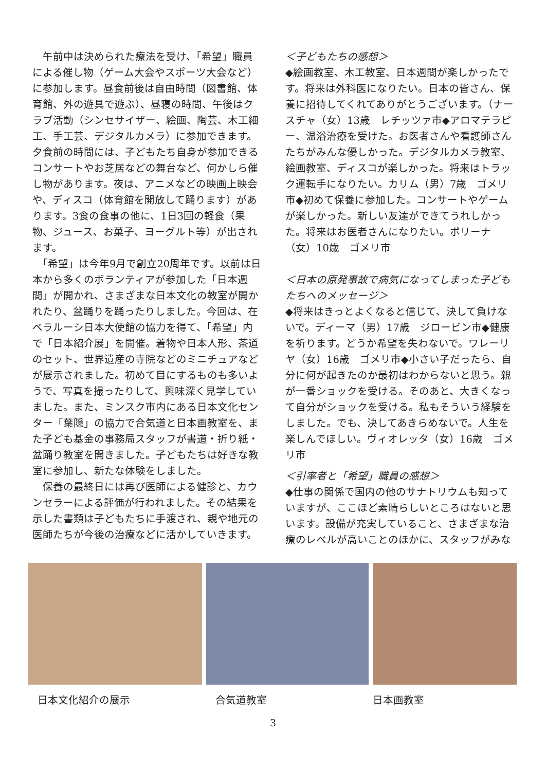午前中は決められた療法を受け、「希望」職員による催し物（ゲーム大会やスポーツ大会など）に参加します。昼食前後は自由時間（図書館、体育館、外の遊具で遊ぶ）、昼寝の時間、午後はクラブ活動（シンセサイザー、絵画、陶芸、木工細工、手工芸、デジタルカメラ）に参加できます。夕食前の時間には、子どもたち自身が参加できるコンサートやお芝居などの舞台など、何かしら催し物があります。夜は、アニメなどの映画上映会や、ディスコ（体育館を開放して踊ります）があります。3食の食事の他に、1日3回の軽食（果物、ジュース、お菓子、ヨーグルト等）が出されます。
　「希望」は今年9月で創立20周年です。以前は日本から多くのボランティアが参加した「日本週間」が開かれ、さまざまな日本文化の教室が開かれたり、盆踊りを踊ったりしました。今回は、在ベラルーシ日本大使館の協力を得て、「希望」内で「日本紹介展」を開催。着物や日本人形、茶道のセット、世界遺産の寺院などのミニチュアなどが展示されました。初めて目にするものも多いようで、写真を撮ったりして、興味深く見学していました。また、ミンスク市内にある日本文化センター「葉隠」の協力で合気道と日本画教室を、また子ども基金の事務局スタッフが書道・折り紙・盆踊り教室を開きました。子どもたちは好きな教室に参加し、新たな体験をしました。
　保養の最終日には再び医師による健診と、カウンセラーによる評価が行われました。その結果を示した書類は子どもたちに手渡され、親や地元の医師たちが今後の治療などに活かしていきます。
＜子どもたちの感想＞
◆絵画教室、木工教室、日本週間が楽しかったです。将来は外科医になりたい。日本の皆さん、保養に招待してくれてありがとうございます。（ナースチャ（女）13歳　レチッツァ市◆アロマテラピー、温浴治療を受けた。お医者さんや看護師さんたちがみんな優しかった。デジタルカメラ教室、絵画教室、ディスコが楽しかった。将来はトラック運転手になりたい。カリム（男）7歳　ゴメリ市◆初めて保養に参加した。コンサートやゲームが楽しかった。新しい友達ができてうれしかった。将来はお医者さんになりたい。ポリーナ（女）10歳　ゴメリ市
＜日本の原発事故で病気になってしまった子どもたちへのメッセージ＞
◆将来はきっとよくなると信じて、決して負けないで。ディーマ（男）17歳　ジロービン市◆健康を祈ります。どうか希望を失わないで。ワレーリヤ（女）16歳　ゴメリ市◆小さい子だったら、自分に何が起きたのか最初はわからないと思う。親が一番ショックを受ける。そのあと、大きくなって自分がショックを受ける。私もそういう経験をしました。でも、決してあきらめないで。人生を楽しんでほしい。ヴィオレッタ（女）16歳　ゴメリ市
＜引率者と「希望」職員の感想＞
◆仕事の関係で国内の他のサナトリウムも知っていますが、ここほど素晴らしいところはないと思います。設備が充実していること、さまざまな治療のレベルが高いことのほかに、スタッフがみな
日本文化紹介の展示 合気道教室 日本画教室
3